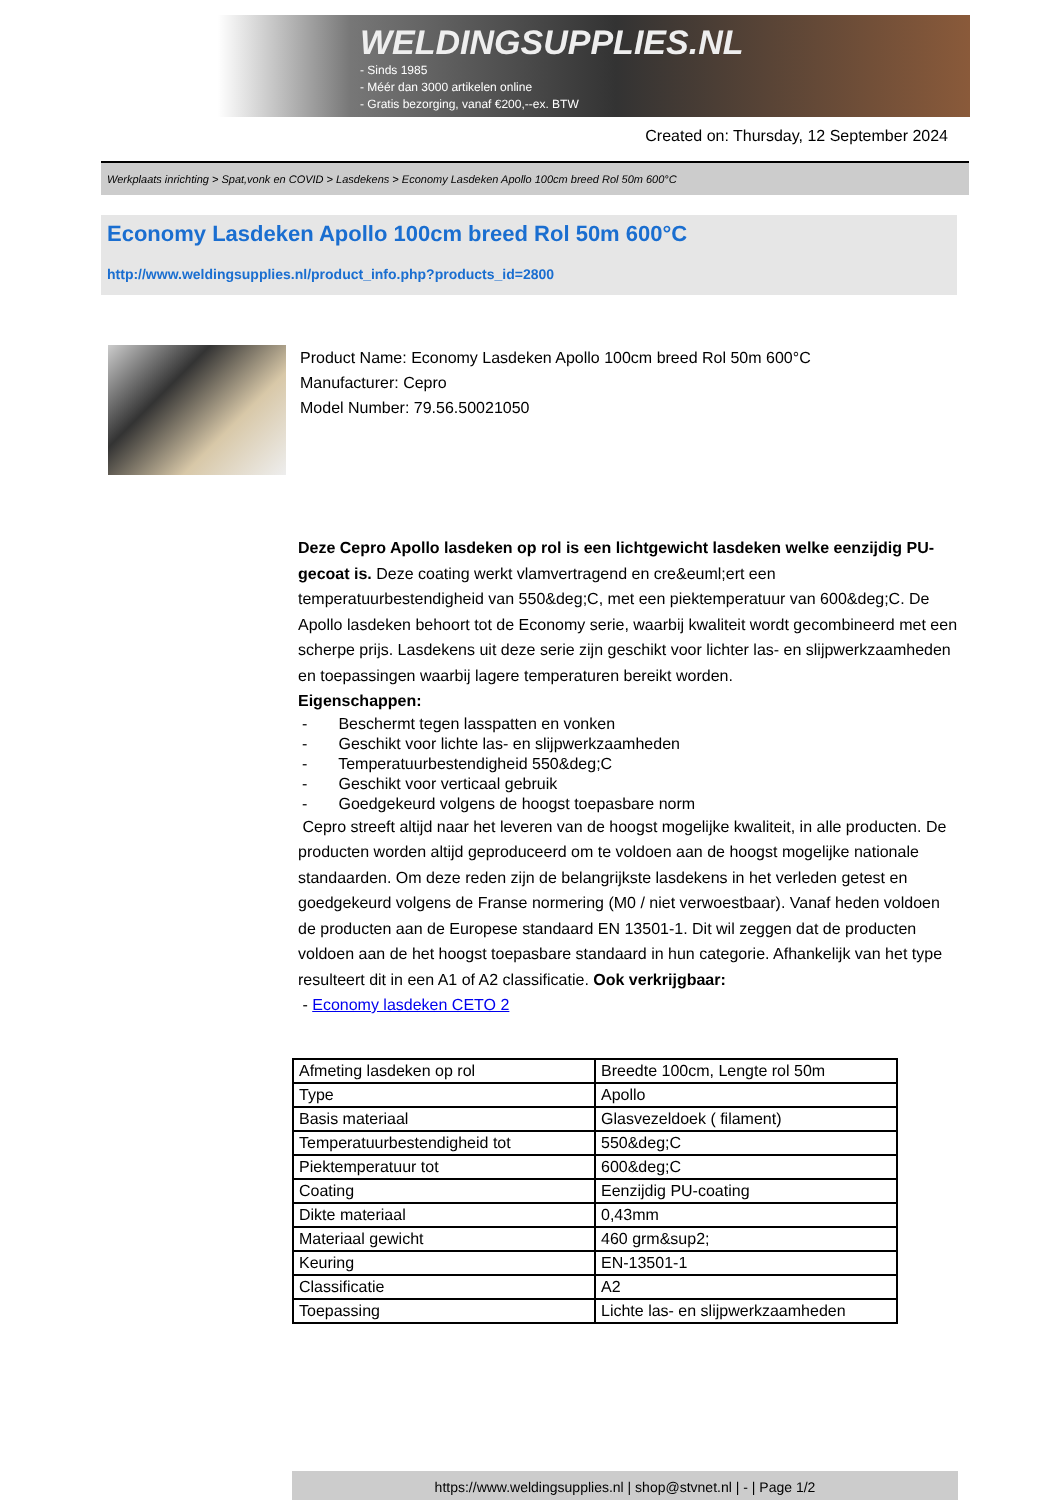WELDINGSUPPLIES.NL
- Sinds 1985
- Méér dan 3000 artikelen online
- Gratis bezorging, vanaf €200,--ex. BTW
Created on: Thursday, 12 September 2024
Werkplaats inrichting > Spat,vonk en COVID > Lasdekens > Economy Lasdeken Apollo 100cm breed Rol 50m 600°C
Economy Lasdeken Apollo 100cm breed Rol 50m 600°C
http://www.weldingsupplies.nl/product_info.php?products_id=2800
Product Name: Economy Lasdeken Apollo 100cm breed Rol 50m 600°C
Manufacturer: Cepro
Model Number: 79.56.50021050
Deze Cepro Apollo lasdeken op rol is een lichtgewicht lasdeken welke eenzijdig PU-gecoat is. Deze coating werkt vlamvertragend en cre&euml;ert een temperatuurbestendigheid van 550&deg;C, met een piektemperatuur van 600&deg;C. De Apollo lasdeken behoort tot de Economy serie, waarbij kwaliteit wordt gecombineerd met een scherpe prijs. Lasdekens uit deze serie zijn geschikt voor lichter las- en slijpwerkzaamheden en toepassingen waarbij lagere temperaturen bereikt worden.
Eigenschappen:
- Beschermt tegen lasspatten en vonken
- Geschikt voor lichte las- en slijpwerkzaamheden
- Temperatuurbestendigheid 550&deg;C
- Geschikt voor verticaal gebruik
- Goedgekeurd volgens de hoogst toepasbare norm
Cepro streeft altijd naar het leveren van de hoogst mogelijke kwaliteit, in alle producten. De producten worden altijd geproduceerd om te voldoen aan de hoogst mogelijke nationale standaarden. Om deze reden zijn de belangrijkste lasdekens in het verleden getest en goedgekeurd volgens de Franse normering (M0 / niet verwoestbaar). Vanaf heden voldoen de producten aan de Europese standaard EN 13501-1. Dit wil zeggen dat de producten voldoen aan de het hoogst toepasbare standaard in hun categorie. Afhankelijk van het type resulteert dit in een A1 of A2 classificatie. Ook verkrijgbaar:
- Economy lasdeken CETO 2
| Afmeting lasdeken op rol | Breedte 100cm, Lengte rol 50m |
| Type | Apollo |
| Basis materiaal | Glasvezeldoek ( filament) |
| Temperatuurbestendigheid tot | 550&deg;C |
| Piektemperatuur tot | 600&deg;C |
| Coating | Eenzijdig PU-coating |
| Dikte materiaal | 0,43mm |
| Materiaal gewicht | 460 grm&sup2; |
| Keuring | EN-13501-1 |
| Classificatie | A2 |
| Toepassing | Lichte las- en slijpwerkzaamheden |
https://www.weldingsupplies.nl | shop@stvnet.nl | - | Page 1/2